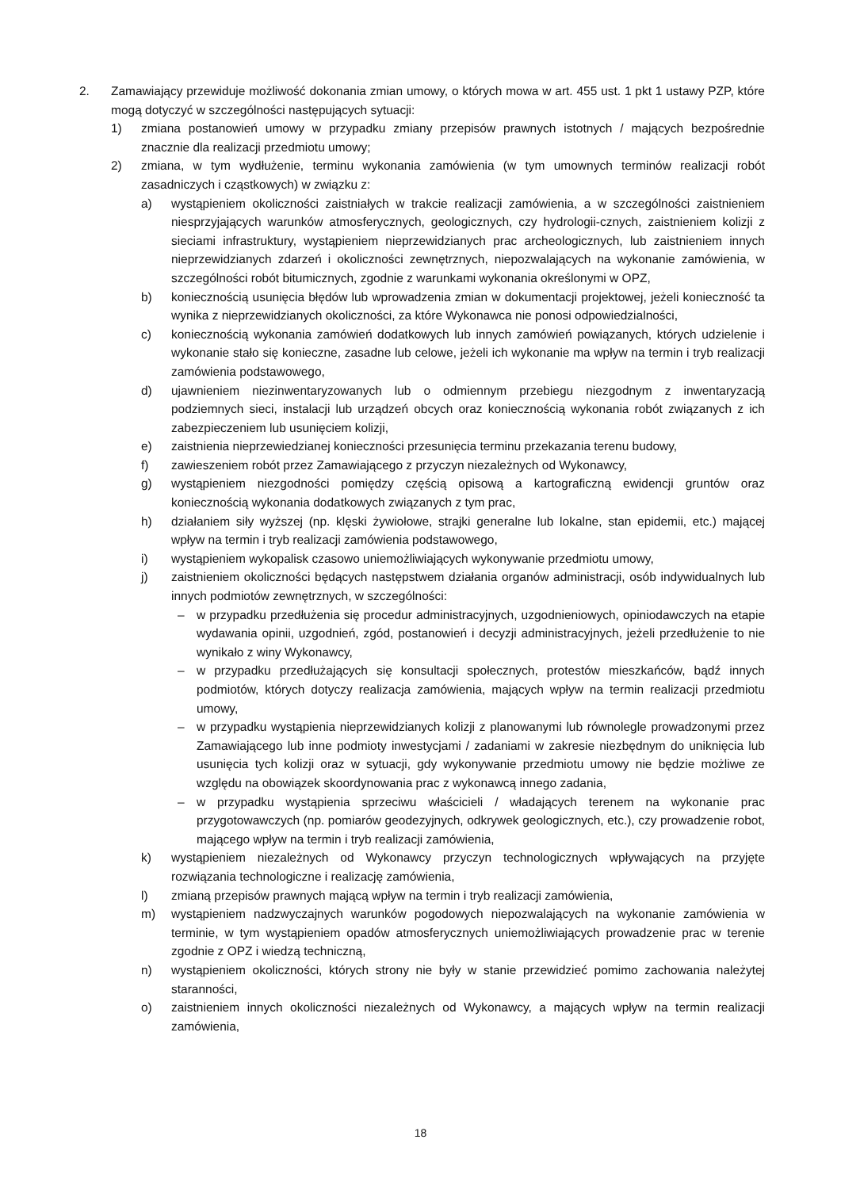2. Zamawiający przewiduje możliwość dokonania zmian umowy, o których mowa w art. 455 ust. 1 pkt 1 ustawy PZP, które mogą dotyczyć w szczególności następujących sytuacji:
1) zmiana postanowień umowy w przypadku zmiany przepisów prawnych istotnych / mających bezpośrednie znacznie dla realizacji przedmiotu umowy;
2) zmiana, w tym wydłużenie, terminu wykonania zamówienia (w tym umownych terminów realizacji robót zasadniczych i cząstkowych) w związku z:
a) wystąpieniem okoliczności zaistniałych w trakcie realizacji zamówienia, a w szczególności zaistnieniem niesprzyjających warunków atmosferycznych, geologicznych, czy hydrologii-cznych, zaistnieniem kolizji z sieciami infrastruktury, wystąpieniem nieprzewidzianych prac archeologicznych, lub zaistnieniem innych nieprzewidzianych zdarzeń i okoliczności zewnętrznych, niepozwalających na wykonanie zamówienia, w szczególności robót bitumicznych, zgodnie z warunkami wykonania określonymi w OPZ,
b) koniecznością usunięcia błędów lub wprowadzenia zmian w dokumentacji projektowej, jeżeli konieczność ta wynika z nieprzewidzianych okoliczności, za które Wykonawca nie ponosi odpowiedzialności,
c) koniecznością wykonania zamówień dodatkowych lub innych zamówień powiązanych, których udzielenie i wykonanie stało się konieczne, zasadne lub celowe, jeżeli ich wykonanie ma wpływ na termin i tryb realizacji zamówienia podstawowego,
d) ujawnieniem niezinwentaryzowanych lub o odmiennym przebiegu niezgodnym z inwentaryzacją podziemnych sieci, instalacji lub urządzeń obcych oraz koniecznością wykonania robót związanych z ich zabezpieczeniem lub usunięciem kolizji,
e) zaistnienia nieprzewiedzianej konieczności przesunięcia terminu przekazania terenu budowy,
f) zawieszeniem robót przez Zamawiającego z przyczyn niezależnych od Wykonawcy,
g) wystąpieniem niezgodności pomiędzy częścią opisową a kartograficzną ewidencji gruntów oraz koniecznością wykonania dodatkowych związanych z tym prac,
h) działaniem siły wyższej (np. klęski żywiołowe, strajki generalne lub lokalne, stan epidemii, etc.) mającej wpływ na termin i tryb realizacji zamówienia podstawowego,
i) wystąpieniem wykopalisk czasowo uniemożliwiających wykonywanie przedmiotu umowy,
j) zaistnieniem okoliczności będących następstwem działania organów administracji, osób indywidualnych lub innych podmiotów zewnętrznych, w szczególności:
– w przypadku przedłużenia się procedur administracyjnych, uzgodnieniowych, opiniodawczych na etapie wydawania opinii, uzgodnień, zgód, postanowień i decyzji administracyjnych, jeżeli przedłużenie to nie wynikało z winy Wykonawcy,
– w przypadku przedłużających się konsultacji społecznych, protestów mieszkańców, bądź innych podmiotów, których dotyczy realizacja zamówienia, mających wpływ na termin realizacji przedmiotu umowy,
– w przypadku wystąpienia nieprzewidzianych kolizji z planowanymi lub równolegle prowadzonymi przez Zamawiającego lub inne podmioty inwestycjami / zadaniami w zakresie niezbędnym do uniknięcia lub usunięcia tych kolizji oraz w sytuacji, gdy wykonywanie przedmiotu umowy nie będzie możliwe ze względu na obowiązek skoordynowania prac z wykonawcą innego zadania,
– w przypadku wystąpienia sprzeciwu właścicieli / władających terenem na wykonanie prac przygotowawczych (np. pomiarów geodezyjnych, odkrywek geologicznych, etc.), czy prowadzenie robot, mającego wpływ na termin i tryb realizacji zamówienia,
k) wystąpieniem niezależnych od Wykonawcy przyczyn technologicznych wpływających na przyjęte rozwiązania technologiczne i realizację zamówienia,
l) zmianą przepisów prawnych mającą wpływ na termin i tryb realizacji zamówienia,
m) wystąpieniem nadzwyczajnych warunków pogodowych niepozwalających na wykonanie zamówienia w terminie, w tym wystąpieniem opadów atmosferycznych uniemożliwiających prowadzenie prac w terenie zgodnie z OPZ i wiedzą techniczną,
n) wystąpieniem okoliczności, których strony nie były w stanie przewidzieć pomimo zachowania należytej staranności,
o) zaistnieniem innych okoliczności niezależnych od Wykonawcy, a mających wpływ na termin realizacji zamówienia,
18